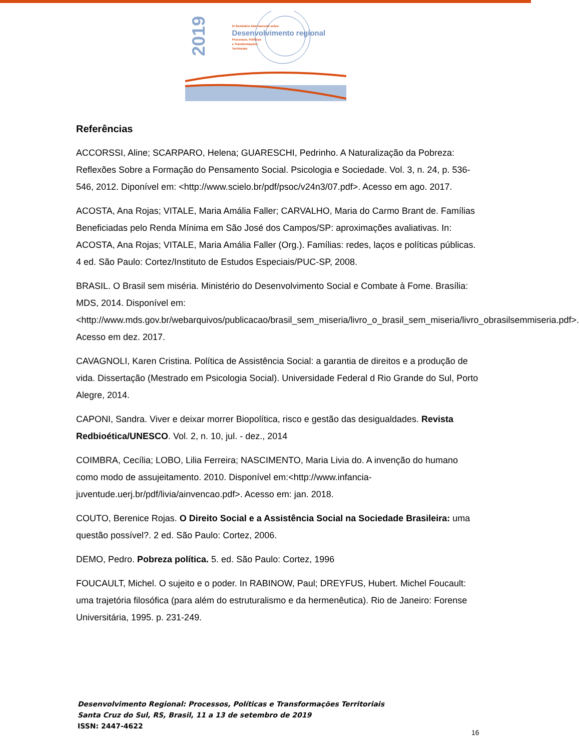2019
IX Seminário Internacional sobre
Desenvolvimento regional
Processos, Políticas
e Transformações
Territoriais
Referências
ACCORSSI, Aline; SCARPARO, Helena; GUARESCHI, Pedrinho. A Naturalização da Pobreza: Reflexões Sobre a Formação do Pensamento Social. Psicologia e Sociedade. Vol. 3, n. 24, p. 536-546, 2012. Diponível em: <http://www.scielo.br/pdf/psoc/v24n3/07.pdf>. Acesso em ago. 2017.
ACOSTA, Ana Rojas; VITALE, Maria Amália Faller; CARVALHO, Maria do Carmo Brant de. Famílias Beneficiadas pelo Renda Mínima em São José dos Campos/SP: aproximações avaliativas. In: ACOSTA, Ana Rojas; VITALE, Maria Amália Faller (Org.). Famílias: redes, laços e políticas públicas. 4 ed. São Paulo: Cortez/Instituto de Estudos Especiais/PUC-SP, 2008.
BRASIL. O Brasil sem miséria. Ministério do Desenvolvimento Social e Combate à Fome. Brasília: MDS, 2014. Disponível em: <http://www.mds.gov.br/webarquivos/publicacao/brasil_sem_miseria/livro_o_brasil_sem_miseria/livro_obrasilsemmiseria.pdf>. Acesso em dez. 2017.
CAVAGNOLI, Karen Cristina. Política de Assistência Social: a garantia de direitos e a produção de vida. Dissertação (Mestrado em Psicologia Social). Universidade Federal d Rio Grande do Sul, Porto Alegre, 2014.
CAPONI, Sandra. Viver e deixar morrer Biopolítica, risco e gestão das desigualdades. Revista Redbioética/UNESCO. Vol. 2, n. 10, jul. - dez., 2014
COIMBRA, Cecília; LOBO, Lilia Ferreira; NASCIMENTO, Maria Livia do. A invenção do humano como modo de assujeitamento. 2010. Disponível em:<http://www.infancia-juventude.uerj.br/pdf/livia/ainvencao.pdf>. Acesso em: jan. 2018.
COUTO, Berenice Rojas. O Direito Social e a Assistência Social na Sociedade Brasileira: uma questão possível?. 2 ed. São Paulo: Cortez, 2006.
DEMO, Pedro. Pobreza política. 5. ed. São Paulo: Cortez, 1996
FOUCAULT, Michel. O sujeito e o poder. In RABINOW, Paul; DREYFUS, Hubert. Michel Foucault: uma trajetória filosófica (para além do estruturalismo e da hermenêutica). Rio de Janeiro: Forense Universitária, 1995. p. 231-249.
Desenvolvimento Regional: Processos, Políticas e Transformações Territoriais
Santa Cruz do Sul, RS, Brasil, 11 a 13 de setembro de 2019
ISSN: 2447-4622
16